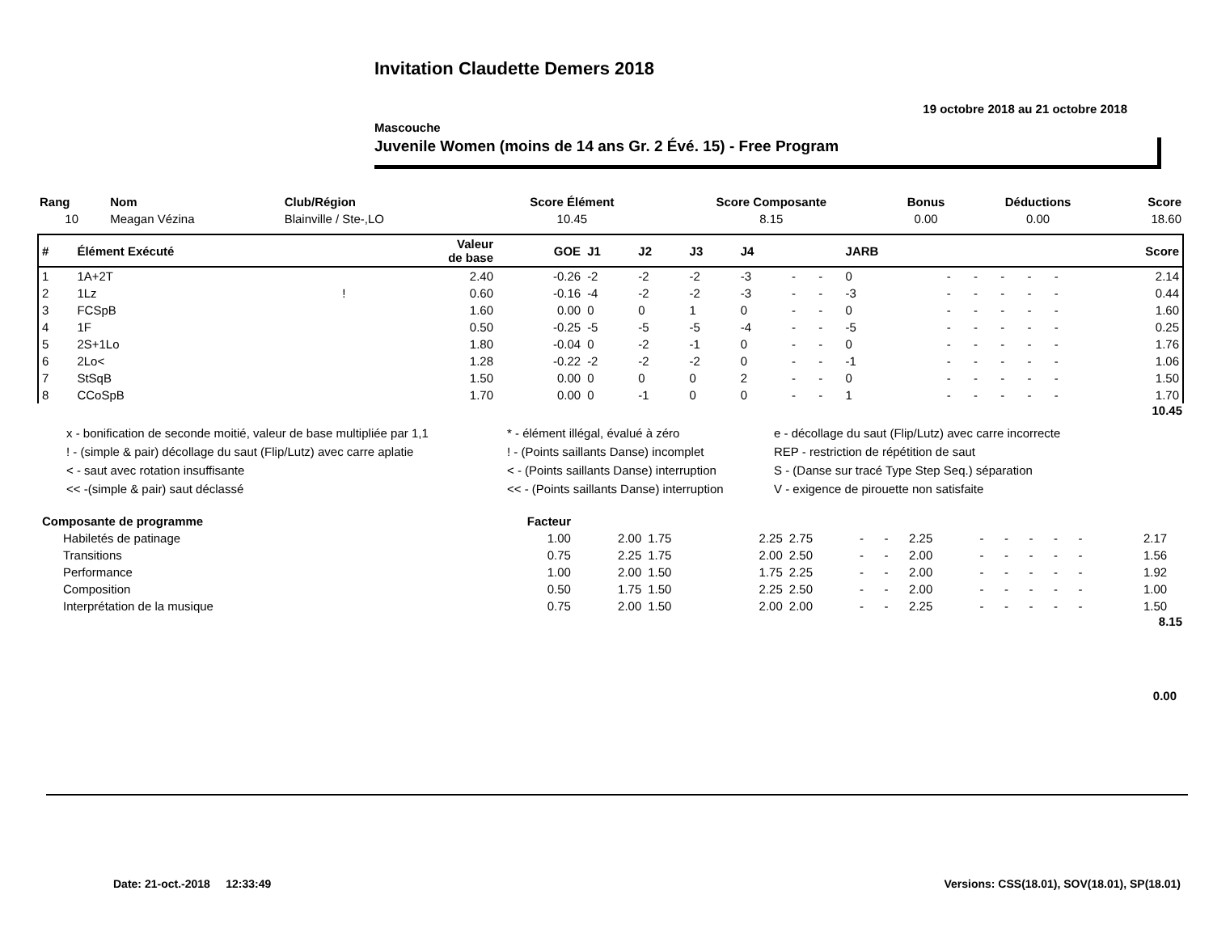Invitation Claudette Demers 2018
19 octobre 2018 au 21 octobre 2018
Mascouche
Juvenile Women (moins de 14 ans Gr. 2 Évé. 15) - Free Program
| Rang | Nom | Club/Région | Score Élément | Score Composante | Bonus | Déductions | Score |
| --- | --- | --- | --- | --- | --- | --- | --- |
| 10 | Meagan Vézina | Blainville / Ste-,LO | 10.45 | 8.15 | 0.00 | 0.00 | 18.60 |
| # | Élément Exécuté | | Valeur de base | GOE | J1 | J2 | J3 | J4 | | | JARB | | | | | | Score |
| --- | --- | --- | --- | --- | --- | --- | --- | --- | --- | --- | --- | --- | --- | --- | --- | --- | --- |
| 1 | 1A+2T | | 2.40 | -0.26 | -2 | -2 | -2 | -3 | - | - | 0 | - | - | - | - | - | 2.14 |
| 2 | 1Lz | ! | 0.60 | -0.16 | -4 | -2 | -2 | -3 | - | - | -3 | - | - | - | - | - | 0.44 |
| 3 | FCSpB | | 1.60 | 0.00 | 0 | 0 | 1 | 0 | - | - | 0 | - | - | - | - | - | 1.60 |
| 4 | 1F | | 0.50 | -0.25 | -5 | -5 | -5 | -4 | - | - | -5 | - | - | - | - | - | 0.25 |
| 5 | 2S+1Lo | | 1.80 | -0.04 | 0 | -2 | -1 | 0 | - | - | 0 | - | - | - | - | - | 1.76 |
| 6 | 2Lo< | | 1.28 | -0.22 | -2 | -2 | -2 | 0 | - | - | -1 | - | - | - | - | - | 1.06 |
| 7 | StSqB | | 1.50 | 0.00 | 0 | 0 | 0 | 2 | - | - | 0 | - | - | - | - | - | 1.50 |
| 8 | CCoSpB | | 1.70 | 0.00 | 0 | -1 | 0 | 0 | - | - | 1 | - | - | - | - | - | 1.70 |
10.45
x - bonification de seconde moitié, valeur de base multipliée par 1,1
* - élément illégal, évalué à zéro
e - décollage du saut (Flip/Lutz) avec carre incorrecte
! - (simple & pair) décollage du saut (Flip/Lutz) avec carre aplatie
! - (Points saillants Danse) incomplet
REP - restriction de répétition de saut
< - saut avec rotation insuffisante
< - (Points saillants Danse) interruption
S - (Danse sur tracé Type Step Seq.) séparation
<< -(simple & pair) saut déclassé
<< - (Points saillants Danse) interruption
V - exigence de pirouette non satisfaite
| Composante de programme | Facteur | | | | | | | | | | | | | | |
| --- | --- | --- | --- | --- | --- | --- | --- | --- | --- | --- | --- | --- | --- | --- | --- |
| Habiletés de patinage | 1.00 | 2.00 | 1.75 | 2.25 | 2.75 | - | - | 2.25 | - | - | - | - | - | 2.17 | |
| Transitions | 0.75 | 2.25 | 1.75 | 2.00 | 2.50 | - | - | 2.00 | - | - | - | - | - | 1.56 | |
| Performance | 1.00 | 2.00 | 1.50 | 1.75 | 2.25 | - | - | 2.00 | - | - | - | - | - | 1.92 | |
| Composition | 0.50 | 1.75 | 1.50 | 2.25 | 2.50 | - | - | 2.00 | - | - | - | - | - | 1.00 | |
| Interprétation de la musique | 0.75 | 2.00 | 1.50 | 2.00 | 2.00 | - | - | 2.25 | - | - | - | - | - | 1.50 | |
8.15
0.00
Date: 21-oct.-2018 12:33:49
Versions: CSS(18.01), SOV(18.01), SP(18.01)